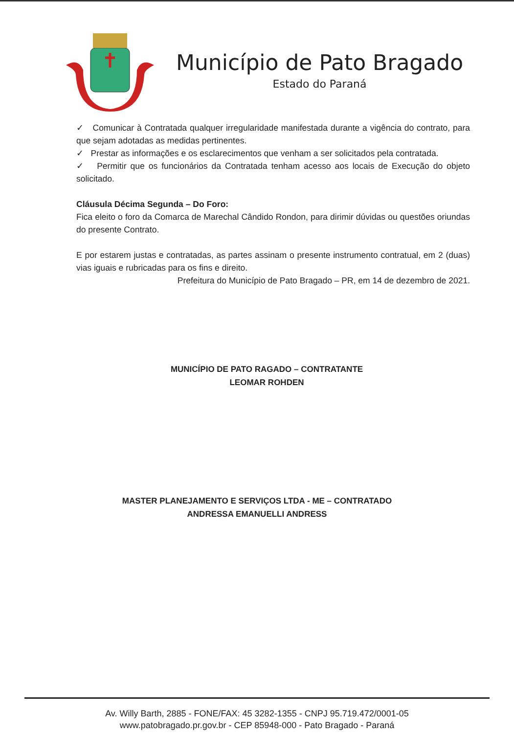Município de Pato Bragado
Estado do Paraná
✓ Comunicar à Contratada qualquer irregularidade manifestada durante a vigência do contrato, para que sejam adotadas as medidas pertinentes.
✓ Prestar as informações e os esclarecimentos que venham a ser solicitados pela contratada.
✓ Permitir que os funcionários da Contratada tenham acesso aos locais de Execução do objeto solicitado.
Cláusula Décima Segunda – Do Foro:
Fica eleito o foro da Comarca de Marechal Cândido Rondon, para dirimir dúvidas ou questões oriundas do presente Contrato.
E por estarem justas e contratadas, as partes assinam o presente instrumento contratual, em 2 (duas) vias iguais e rubricadas para os fins e direito.
Prefeitura do Município de Pato Bragado – PR, em 14 de dezembro de 2021.
MUNICÍPIO DE PATO RAGADO – CONTRATANTE
LEOMAR ROHDEN
MASTER PLANEJAMENTO E SERVIÇOS LTDA - ME – CONTRATADO
ANDRESSA EMANUELLI ANDRESS
Av. Willy Barth, 2885 - FONE/FAX: 45 3282-1355 - CNPJ 95.719.472/0001-05
www.patobragado.pr.gov.br - CEP 85948-000 - Pato Bragado - Paraná